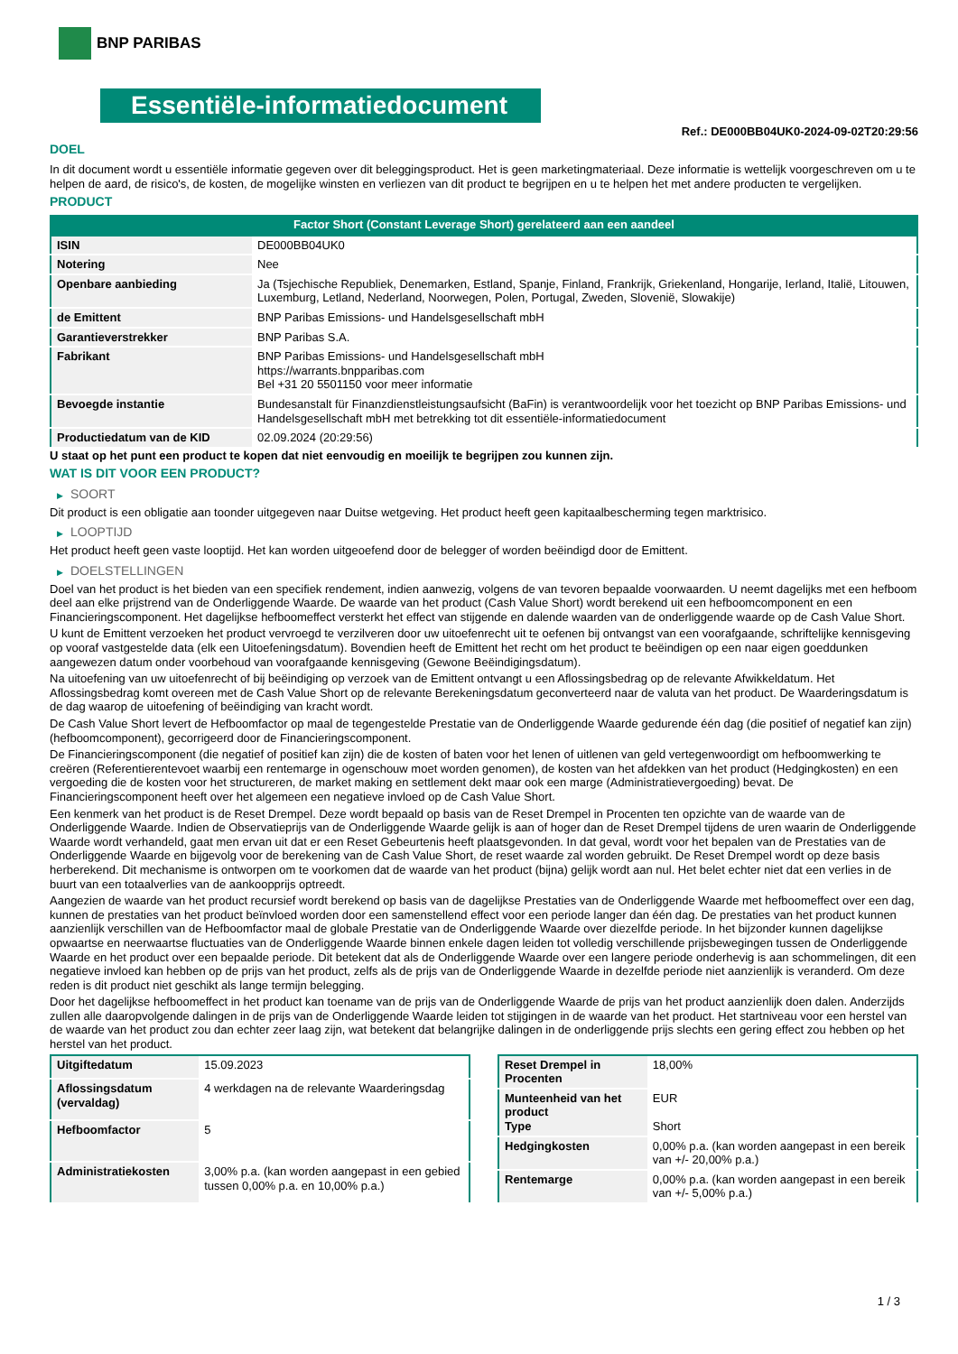BNP PARIBAS
Essentiële-informatiedocument
Ref.: DE000BB04UK0-2024-09-02T20:29:56
DOEL
In dit document wordt u essentiële informatie gegeven over dit beleggingsproduct. Het is geen marketingmateriaal. Deze informatie is wettelijk voorgeschreven om u te helpen de aard, de risico's, de kosten, de mogelijke winsten en verliezen van dit product te begrijpen en u te helpen het met andere producten te vergelijken.
PRODUCT
Factor Short (Constant Leverage Short) gerelateerd aan een aandeel
| ISIN | DE000BB04UK0 |
| Notering | Nee |
| Openbare aanbieding | Ja (Tsjechische Republiek, Denemarken, Estland, Spanje, Finland, Frankrijk, Griekenland, Hongarije, Ierland, Italië, Litouwen, Luxemburg, Letland, Nederland, Noorwegen, Polen, Portugal, Zweden, Slovenië, Slowakije) |
| de Emittent | BNP Paribas Emissions- und Handelsgesellschaft mbH |
| Garantieverstrekker | BNP Paribas S.A. |
| Fabrikant | BNP Paribas Emissions- und Handelsgesellschaft mbH https://warrants.bnpparibas.com Bel +31 20 5501150 voor meer informatie |
| Bevoegde instantie | Bundesanstalt für Finanzdienstleistungsaufsicht (BaFin) is verantwoordelijk voor het toezicht op BNP Paribas Emissions- und Handelsgesellschaft mbH met betrekking tot dit essentiële-informatiedocument |
| Productiedatum van de KID | 02.09.2024 (20:29:56) |
U staat op het punt een product te kopen dat niet eenvoudig en moeilijk te begrijpen zou kunnen zijn.
WAT IS DIT VOOR EEN PRODUCT?
▶ SOORT
Dit product is een obligatie aan toonder uitgegeven naar Duitse wetgeving. Het product heeft geen kapitaalbescherming tegen marktrisico.
▶ LOOPTIJD
Het product heeft geen vaste looptijd. Het kan worden uitgeoefend door de belegger of worden beëindigd door de Emittent.
▶ DOELSTELLINGEN
Doel van het product is het bieden van een specifiek rendement, indien aanwezig, volgens de van tevoren bepaalde voorwaarden. U neemt dagelijks met een hefboom deel aan elke prijstrend van de Onderliggende Waarde. De waarde van het product (Cash Value Short) wordt berekend uit een hefboomcomponent en een Financieringscomponent. Het dagelijkse hefboomeffect versterkt het effect van stijgende en dalende waarden van de onderliggende waarde op de Cash Value Short.
U kunt de Emittent verzoeken het product vervroegd te verzilveren door uw uitoefenrecht uit te oefenen bij ontvangst van een voorafgaande, schriftelijke kennisgeving op vooraf vastgestelde data (elk een Uitoefeningsdatum). Bovendien heeft de Emittent het recht om het product te beëindigen op een naar eigen goeddunken aangewezen datum onder voorbehoud van voorafgaande kennisgeving (Gewone Beëindigingsdatum).
Na uitoefening van uw uitoefenrecht of bij beëindiging op verzoek van de Emittent ontvangt u een Aflossingsbedrag op de relevante Afwikkeldatum. Het Aflossingsbedrag komt overeen met de Cash Value Short op de relevante Berekeningsdatum geconverteerd naar de valuta van het product. De Waarderingsdatum is de dag waarop de uitoefening of beëindiging van kracht wordt.
De Cash Value Short levert de Hefboomfactor op maal de tegengestelde Prestatie van de Onderliggende Waarde gedurende één dag (die positief of negatief kan zijn) (hefboomcomponent), gecorrigeerd door de Financieringscomponent.
De Financieringscomponent (die negatief of positief kan zijn) die de kosten of baten voor het lenen of uitlenen van geld vertegenwoordigt om hefboomwerking te creëren (Referentierentevoet waarbij een rentemarge in ogenschouw moet worden genomen), de kosten van het afdekken van het product (Hedgingkosten) en een vergoeding die de kosten voor het structureren, de market making en settlement dekt maar ook een marge (Administratievergoeding) bevat. De Financieringscomponent heeft over het algemeen een negatieve invloed op de Cash Value Short.
Een kenmerk van het product is de Reset Drempel. Deze wordt bepaald op basis van de Reset Drempel in Procenten ten opzichte van de waarde van de Onderliggende Waarde. Indien de Observatieprijs van de Onderliggende Waarde gelijk is aan of hoger dan de Reset Drempel tijdens de uren waarin de Onderliggende Waarde wordt verhandeld, gaat men ervan uit dat er een Reset Gebeurtenis heeft plaatsgevonden. In dat geval, wordt voor het bepalen van de Prestaties van de Onderliggende Waarde en bijgevolg voor de berekening van de Cash Value Short, de reset waarde zal worden gebruikt. De Reset Drempel wordt op deze basis herberekend. Dit mechanisme is ontworpen om te voorkomen dat de waarde van het product (bijna) gelijk wordt aan nul. Het belet echter niet dat een verlies in de buurt van een totaalverlies van de aankoopprijs optreedt.
Aangezien de waarde van het product recursief wordt berekend op basis van de dagelijkse Prestaties van de Onderliggende Waarde met hefboomeffect over een dag, kunnen de prestaties van het product beïnvloed worden door een samenstellend effect voor een periode langer dan één dag. De prestaties van het product kunnen aanzienlijk verschillen van de Hefboomfactor maal de globale Prestatie van de Onderliggende Waarde over diezelfde periode. In het bijzonder kunnen dagelijkse opwaartse en neerwaartse fluctuaties van de Onderliggende Waarde binnen enkele dagen leiden tot volledig verschillende prijsbewegingen tussen de Onderliggende Waarde en het product over een bepaalde periode. Dit betekent dat als de Onderliggende Waarde over een langere periode onderhevig is aan schommelingen, dit een negatieve invloed kan hebben op de prijs van het product, zelfs als de prijs van de Onderliggende Waarde in dezelfde periode niet aanzienlijk is veranderd. Om deze reden is dit product niet geschikt als lange termijn belegging.
Door het dagelijkse hefboomeffect in het product kan toename van de prijs van de Onderliggende Waarde de prijs van het product aanzienlijk doen dalen. Anderzijds zullen alle daaropvolgende dalingen in de prijs van de Onderliggende Waarde leiden tot stijgingen in de waarde van het product. Het startniveau voor een herstel van de waarde van het product zou dan echter zeer laag zijn, wat betekent dat belangrijke dalingen in de onderliggende prijs slechts een gering effect zou hebben op het herstel van het product.
| Uitgiftedatum | 15.09.2023 |
| Aflossingsdatum (vervaldag) | 4 werkdagen na de relevante Waarderingsdag |
| Hefboomfactor | 5 |
| Administratiekosten | 3,00% p.a. (kan worden aangepast in een gebied tussen 0,00% p.a. en 10,00% p.a.) |
| Reset Drempel in Procenten | 18,00% |
| Munteenheid van het product Type | EUR Short |
| Hedgingkosten | 0,00% p.a. (kan worden aangepast in een bereik van +/- 20,00% p.a.) |
| Rentemarge | 0,00% p.a. (kan worden aangepast in een bereik van +/- 5,00% p.a.) |
1 / 3